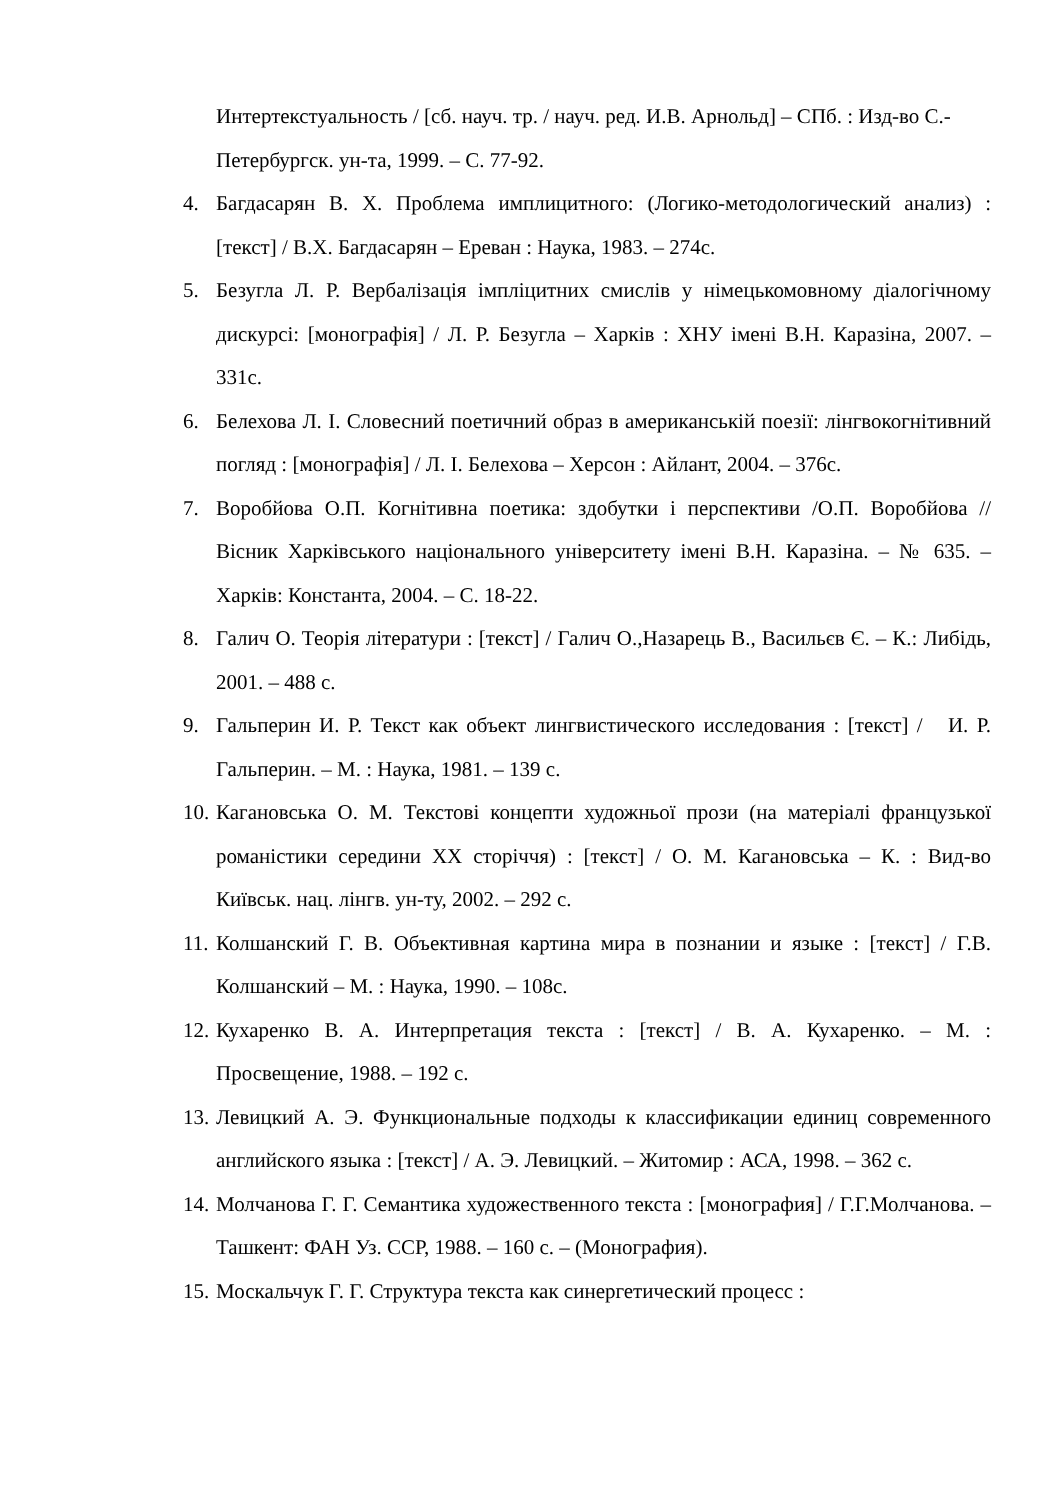Интертекстуальность / [сб. науч. тр. / науч. ред. И.В. Арнольд] – СПб. : Изд-во С.-Петербургск. ун-та, 1999. – С. 77-92.
4. Багдасарян В. Х. Проблема имплицитного: (Логико-методологический анализ) : [текст] / В.Х. Багдасарян – Ереван : Наука, 1983. – 274с.
5. Безугла Л. Р. Вербалізація імпліцитних смислів у німецькомовному діалогічному дискурсі: [монографія] / Л. Р. Безугла – Харків : ХНУ імені В.Н. Каразіна, 2007. – 331с.
6. Белехова Л. І. Словесний поетичний образ в американській поезії: лінгвокогнітивний погляд : [монографія] / Л. І. Белехова – Херсон : Айлант, 2004. – 376с.
7. Воробйова О.П. Когнітивна поетика: здобутки і перспективи /О.П. Воробйова // Вісник Харківського національного університету імені В.Н. Каразіна. – № 635. – Харків: Константа, 2004. – С. 18-22.
8. Галич О. Теорія літератури : [текст] / Галич О.,Назарець В., Васильєв Є. – К.: Либідь, 2001. – 488 с.
9. Гальперин И. Р. Текст как объект лингвистического исследования : [текст] / И. Р. Гальперин. – М. : Наука, 1981. – 139 с.
10. Кагановська О. М. Текстові концепти художньої прози (на матеріалі французької романістики середини ХХ сторіччя) : [текст] / О. М. Кагановська – К. : Вид-во Київськ. нац. лінгв. ун-ту, 2002. – 292 с.
11. Колшанский Г. В. Объективная картина мира в познании и языке : [текст] / Г.В. Колшанский – М. : Наука, 1990. – 108с.
12. Кухаренко В. А. Интерпретация текста : [текст] / В. А. Кухаренко. – М. : Просвещение, 1988. – 192 с.
13. Левицкий А. Э. Функциональные подходы к классификации единиц современного английского языка : [текст] / А. Э. Левицкий. – Житомир : АСА, 1998. – 362 с.
14. Молчанова Г. Г. Семантика художественного текста : [монография] / Г.Г.Молчанова. – Ташкент: ФАН Уз. ССР, 1988. – 160 с. – (Монография).
15. Москальчук Г. Г. Структура текста как синергетический процесс :